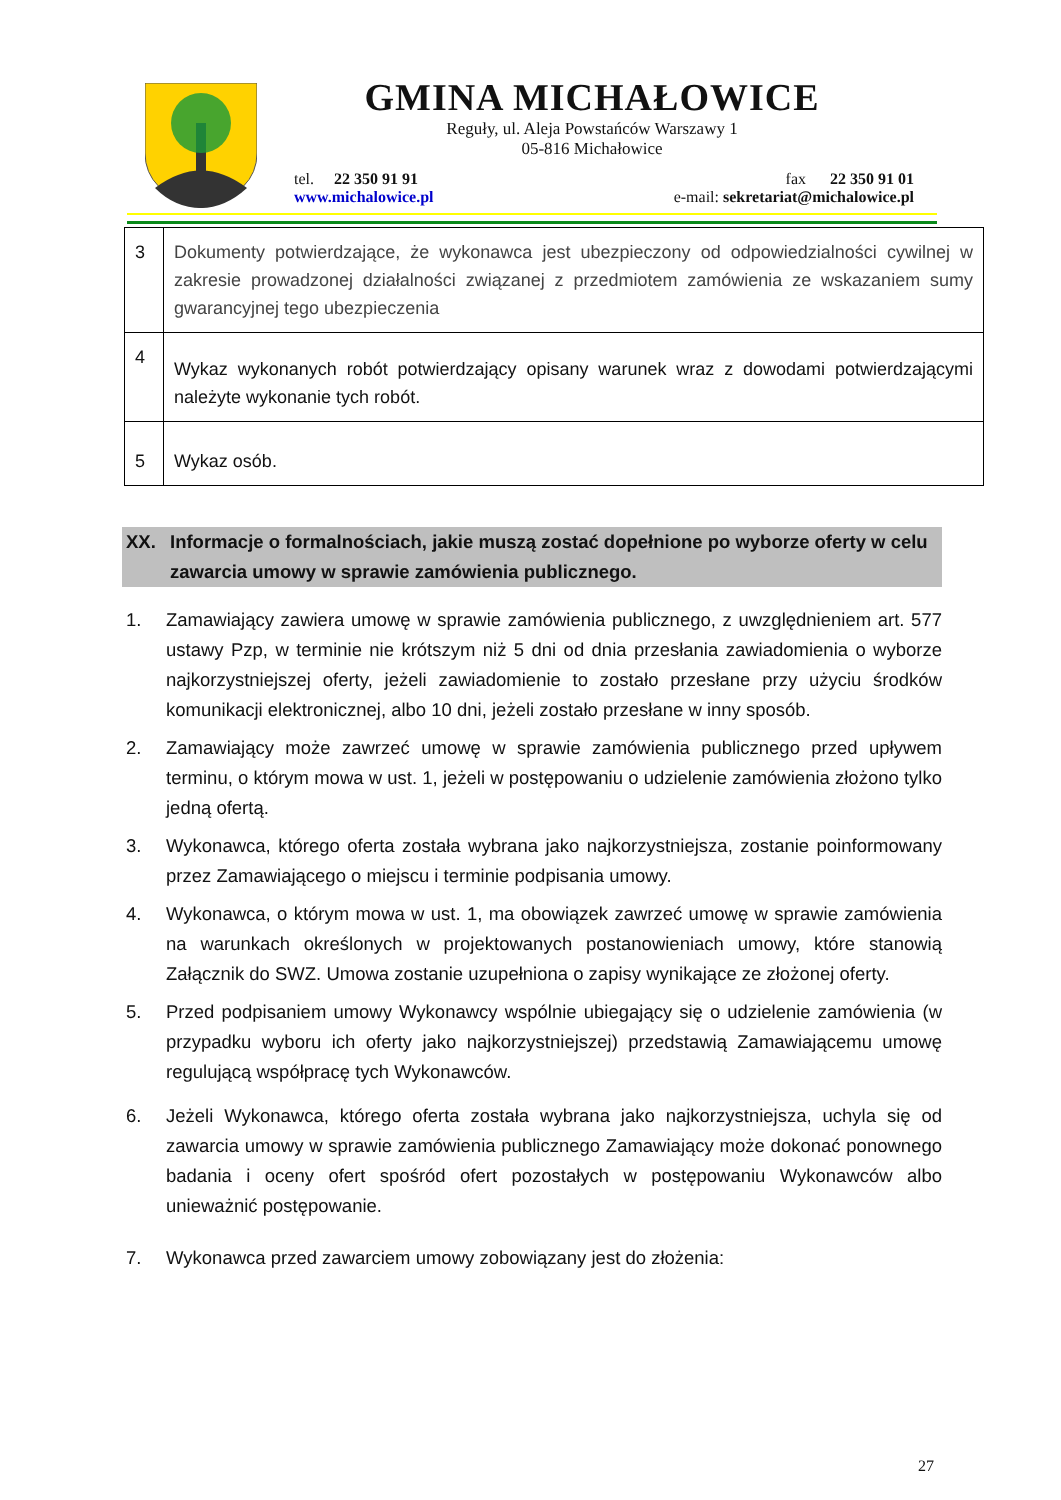GMINA MICHAŁOWICE
Reguły, ul. Aleja Powstańców Warszawy 1
05-816 Michałowice
tel. 22 350 91 91 fax 22 350 91 01
www.michalowice.pl e-mail: sekretariat@michalowice.pl
| 3 | Dokumenty potwierdzające, że wykonawca jest ubezpieczony od odpowiedzialności cywilnej w zakresie prowadzonej działalności związanej z przedmiotem zamówienia ze wskazaniem sumy gwarancyjnej tego ubezpieczenia |
| 4 | Wykaz wykonanych robót potwierdzający opisany warunek wraz z dowodami potwierdzającymi należyte wykonanie tych robót. |
| 5 | Wykaz osób. |
XX. Informacje o formalnościach, jakie muszą zostać dopełnione po wyborze oferty w celu zawarcia umowy w sprawie zamówienia publicznego.
1. Zamawiający zawiera umowę w sprawie zamówienia publicznego, z uwzględnieniem art. 577 ustawy Pzp, w terminie nie krótszym niż 5 dni od dnia przesłania zawiadomienia o wyborze najkorzystniejszej oferty, jeżeli zawiadomienie to zostało przesłane przy użyciu środków komunikacji elektronicznej, albo 10 dni, jeżeli zostało przesłane w inny sposób.
2. Zamawiający może zawrzeć umowę w sprawie zamówienia publicznego przed upływem terminu, o którym mowa w ust. 1, jeżeli w postępowaniu o udzielenie zamówienia złożono tylko jedną ofertą.
3. Wykonawca, którego oferta została wybrana jako najkorzystniejsza, zostanie poinformowany przez Zamawiającego o miejscu i terminie podpisania umowy.
4. Wykonawca, o którym mowa w ust. 1, ma obowiązek zawrzeć umowę w sprawie zamówienia na warunkach określonych w projektowanych postanowieniach umowy, które stanowią Załącznik do SWZ. Umowa zostanie uzupełniona o zapisy wynikające ze złożonej oferty.
5. Przed podpisaniem umowy Wykonawcy wspólnie ubiegający się o udzielenie zamówienia (w przypadku wyboru ich oferty jako najkorzystniejszej) przedstawią Zamawiającemu umowę regulującą współpracę tych Wykonawców.
6. Jeżeli Wykonawca, którego oferta została wybrana jako najkorzystniejsza, uchyla się od zawarcia umowy w sprawie zamówienia publicznego Zamawiający może dokonać ponownego badania i oceny ofert spośród ofert pozostałych w postępowaniu Wykonawców albo unieważnić postępowanie.
7. Wykonawca przed zawarciem umowy zobowiązany jest do złożenia:
27